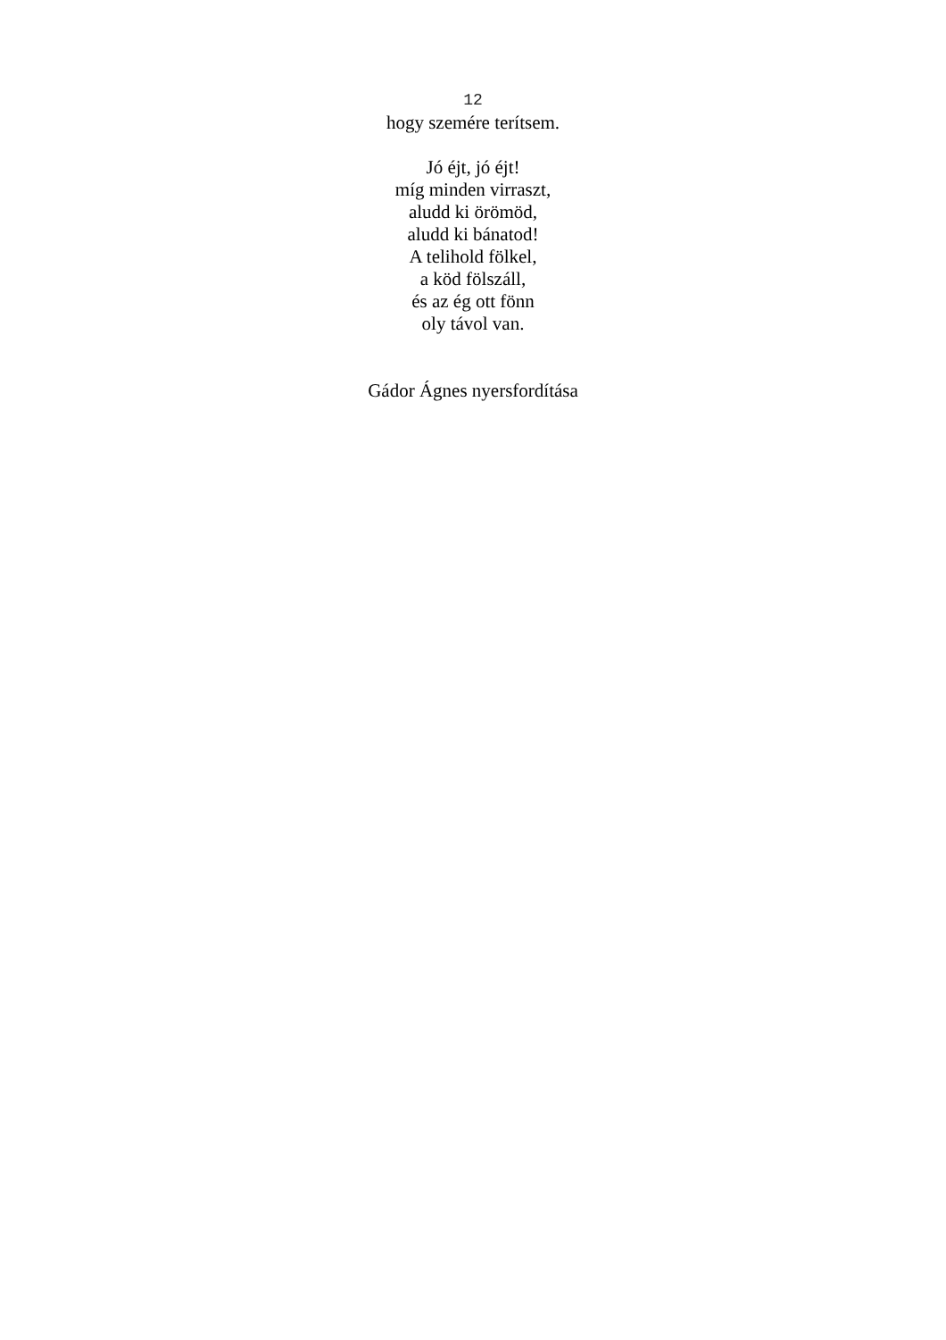12
hogy szemére terítsem.
Jó éjt, jó éjt!
míg minden virraszt,
aludd ki örömöd,
aludd ki bánatod!
A telihold fölkel,
a köd fölszáll,
és az ég ott fönn
oly távol van.
Gádor Ágnes nyersfordítása